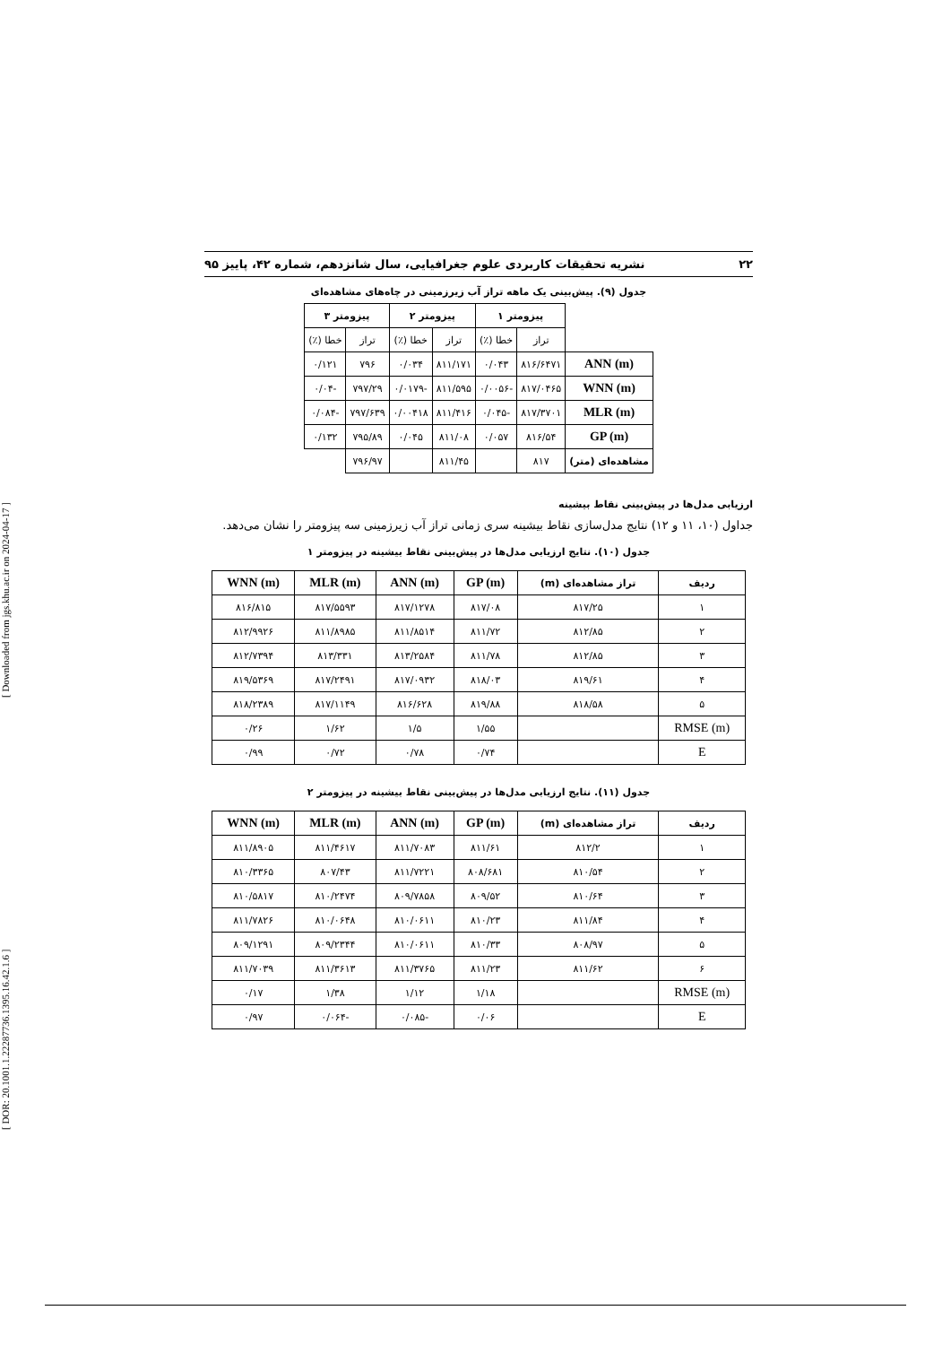[ DOR: 20.1001.1.22287736.1395.16.42.1.6 ] [ Downloaded from jgs.khu.ac.ir on 2024-04-17 ]
۲۲ نشریه تحقیقات کاربردی علوم جغرافیایی، سال شانزدهم، شماره ۴۲، پاییز ۹۵
جدول (۹). پیش‌بینی یک ماهه تراز آب زیرزمینی در چاه‌های مشاهده‌ای
| | پیزومتر ۱ | | پیزومتر ۲ | | پیزومتر ۳ | |
| --- | --- | --- | --- | --- | --- | --- |
| | تراز | خطا (٪) | تراز | خطا (٪) | تراز | خطا (٪) |
| ANN (m) | ۸۱۶/۶۴۷۱ | ۰/۰۴۳ | ۸۱۱/۱۷۱ | ۰/۰۳۴ | ۷۹۶ | ۰/۱۲۱ |
| WNN (m) | ۸۱۷/۰۴۶۵ | -۰/۰۰۵۶ | ۸۱۱/۵۹۵ | -۰/۰۱۷۹ | ۷۹۷/۲۹ | -۰/۰۴ |
| MLR (m) | ۸۱۷/۳۷۰۱ | -۰/۰۴۵ | ۸۱۱/۴۱۶ | ۰/۰۰۴۱۸ | ۷۹۷/۶۳۹ | -۰/۰۸۴ |
| GP (m) | ۸۱۶/۵۴ | ۰/۰۵۷ | ۸۱۱/۰۸ | ۰/۰۴۵ | ۷۹۵/۸۹ | ۰/۱۳۲ |
| مشاهده‌ای (متر) | ۸۱۷ | | ۸۱۱/۴۵ | | ۷۹۶/۹۷ | |
ارزیابی مدل‌ها در پیش‌بینی نقاط بیشینه
جداول (۱۰، ۱۱ و ۱۲) نتایج مدل‌سازی نقاط بیشینه سری زمانی تراز آب زیرزمینی سه پیزومتر را نشان می‌دهد.
جدول (۱۰). نتایج ارزیابی مدل‌ها در پیش‌بینی نقاط بیشینه در پیزومتر ۱
| ردیف | تراز مشاهده‌ای (m) | GP (m) | ANN (m) | MLR (m) | WNN (m) |
| --- | --- | --- | --- | --- | --- |
| ۱ | ۸۱۷/۲۵ | ۸۱۷/۰۸ | ۸۱۷/۱۲۷۸ | ۸۱۷/۵۵۹۳ | ۸۱۶/۸۱۵ |
| ۲ | ۸۱۲/۸۵ | ۸۱۱/۷۲ | ۸۱۱/۸۵۱۴ | ۸۱۱/۸۹۸۵ | ۸۱۲/۹۹۲۶ |
| ۳ | ۸۱۲/۸۵ | ۸۱۱/۷۸ | ۸۱۳/۲۵۸۴ | ۸۱۳/۳۳۱ | ۸۱۲/۷۳۹۴ |
| ۴ | ۸۱۹/۶۱ | ۸۱۸/۰۳ | ۸۱۷/۰۹۳۲ | ۸۱۷/۲۴۹۱ | ۸۱۹/۵۳۶۹ |
| ۵ | ۸۱۸/۵۸ | ۸۱۹/۸۸ | ۸۱۶/۶۲۸ | ۸۱۷/۱۱۴۹ | ۸۱۸/۲۳۸۹ |
| RMSE (m) | | ۱/۵۵ | ۱/۵ | ۱/۶۲ | ۰/۲۶ |
| E | | ۰/۷۴ | ۰/۷۸ | ۰/۷۲ | ۰/۹۹ |
جدول (۱۱). نتایج ارزیابی مدل‌ها در پیش‌بینی نقاط بیشینه در پیزومتر ۲
| ردیف | تراز مشاهده‌ای (m) | GP (m) | ANN (m) | MLR (m) | WNN (m) |
| --- | --- | --- | --- | --- | --- |
| ۱ | ۸۱۲/۲ | ۸۱۱/۶۱ | ۸۱۱/۷۰۸۳ | ۸۱۱/۴۶۱۷ | ۸۱۱/۸۹۰۵ |
| ۲ | ۸۱۰/۵۴ | ۸۰۸/۶۸۱ | ۸۱۱/۷۲۲۱ | ۸۰۷/۴۳ | ۸۱۰/۳۳۶۵ |
| ۳ | ۸۱۰/۶۴ | ۸۰۹/۵۲ | ۸۰۹/۷۸۵۸ | ۸۱۰/۲۴۷۴ | ۸۱۰/۵۸۱۷ |
| ۴ | ۸۱۱/۸۴ | ۸۱۰/۲۳ | ۸۱۰/۰۶۱۱ | ۸۱۰/۰۶۴۸ | ۸۱۱/۷۸۲۶ |
| ۵ | ۸۰۸/۹۷ | ۸۱۰/۳۳ | ۸۱۰/۰۶۱۱ | ۸۰۹/۲۳۴۴ | ۸۰۹/۱۲۹۱ |
| ۶ | ۸۱۱/۶۲ | ۸۱۱/۲۳ | ۸۱۱/۳۷۶۵ | ۸۱۱/۳۶۱۳ | ۸۱۱/۷۰۳۹ |
| RMSE (m) | | ۱/۱۸ | ۱/۱۲ | ۱/۳۸ | ۰/۱۷ |
| E | | ۰/۰۶ | -۰/۰۸۵ | -۰/۰۶۴ | ۰/۹۷ |